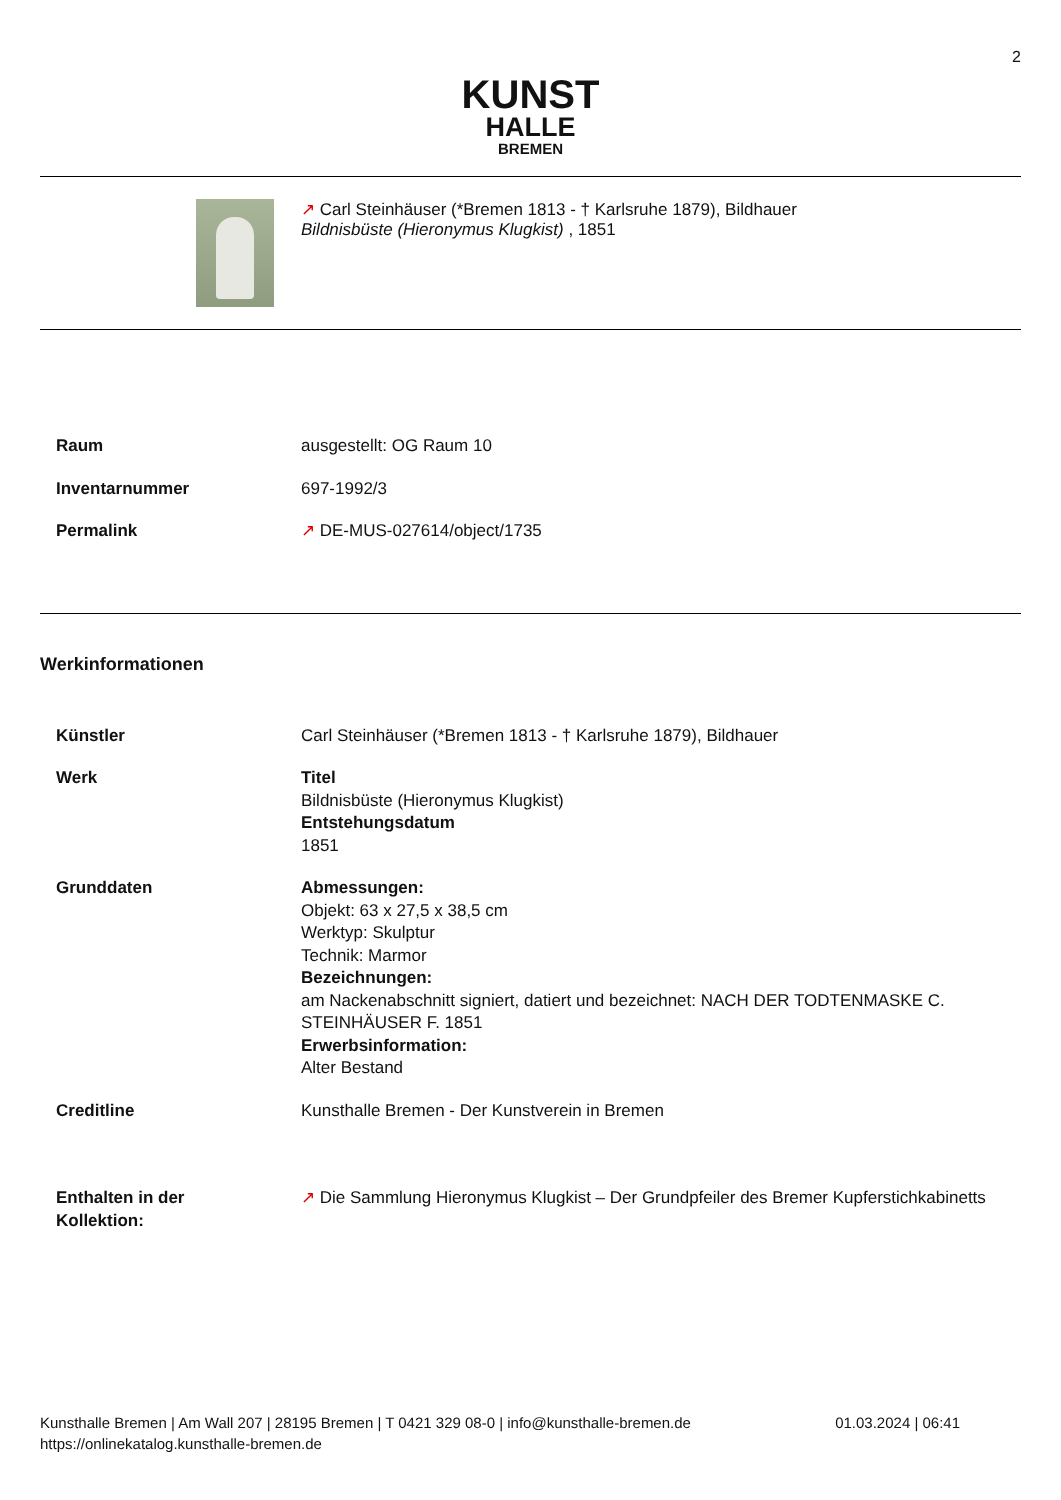2
KUNST
HALLE
BREMEN
↗ Carl Steinhäuser (*Bremen 1813 - † Karlsruhe 1879), Bildhauer
Bildnisbüste (Hieronymus Klugkist) , 1851
| Raum | ausgestellt: OG Raum 10 |
| Inventarnummer | 697-1992/3 |
| Permalink | ↗ DE-MUS-027614/object/1735 |
Werkinformationen
| Künstler | Carl Steinhäuser (*Bremen 1813 - † Karlsruhe 1879), Bildhauer |
| Werk | Titel Bildnisbüste (Hieronymus Klugkist) Entstehungsdatum 1851 |
| Grunddaten | Abmessungen: Objekt: 63 x 27,5 x 38,5 cm Werktyp: Skulptur Technik: Marmor Bezeichnungen: am Nackenabschnitt signiert, datiert und bezeichnet: NACH DER TODTENMASKE C. STEINHÄUSER F. 1851 Erwerbsinformation: Alter Bestand |
| Creditline | Kunsthalle Bremen - Der Kunstverein in Bremen |
| Enthalten in der Kollektion: | ↗ Die Sammlung Hieronymus Klugkist – Der Grundpfeiler des Bremer Kupferstichkabinetts |
Kunsthalle Bremen | Am Wall 207 | 28195 Bremen | T 0421 329 08-0 | info@kunsthalle-bremen.de 01.03.2024 | 06:41
https://onlinekatalog.kunsthalle-bremen.de